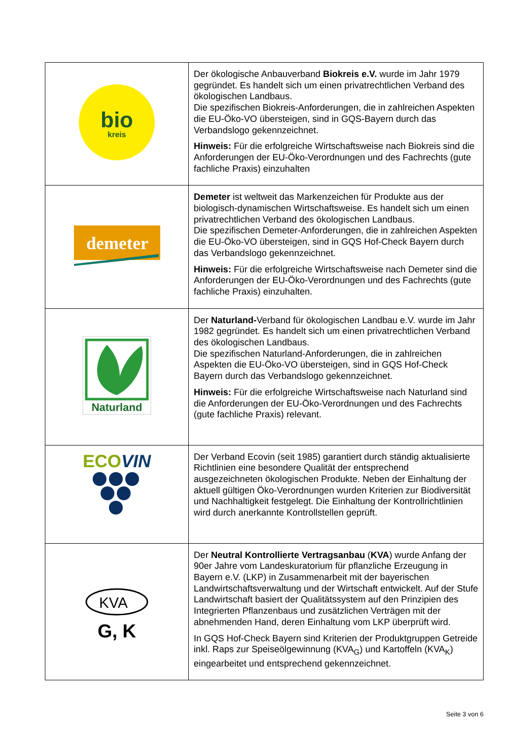| bio kreis | Der ökologische Anbauverband Biokreis e.V. wurde im Jahr 1979 gegründet. Es handelt sich um einen privatrechtlichen Verband des ökologischen Landbaus. Die spezifischen Biokreis-Anforderungen, die in zahlreichen Aspekten die EU-Öko-VO übersteigen, sind in GQS-Bayern durch das Verbandslogo gekennzeichnet. Hinweis: Für die erfolgreiche Wirtschaftsweise nach Biokreis sind die Anforderungen der EU-Öko-Verordnungen und des Fachrechts (gute fachliche Praxis) einzuhalten |
| demeter | Demeter ist weltweit das Markenzeichen für Produkte aus der biologisch-dynamischen Wirtschaftsweise. Es handelt sich um einen privatrechtlichen Verband des ökologischen Landbaus. Die spezifischen Demeter-Anforderungen, die in zahlreichen Aspekten die EU-Öko-VO übersteigen, sind in GQS Hof-Check Bayern durch das Verbandslogo gekennzeichnet. Hinweis: Für die erfolgreiche Wirtschaftsweise nach Demeter sind die Anforderungen der EU-Öko-Verordnungen und des Fachrechts (gute fachliche Praxis) einzuhalten. |
| Naturland | Der Naturland- Verband für ökologischen Landbau e.V. wurde im Jahr 1982 gegründet. Es handelt sich um einen privatrechtlichen Verband des ökologischen Landbaus. Die spezifischen Naturland-Anforderungen, die in zahlreichen Aspekten die EU-Öko-VO übersteigen, sind in GQS Hof-Check Bayern durch das Verbandslogo gekennzeichnet. Hinweis: Für die erfolgreiche Wirtschaftsweise nach Naturland sind die Anforderungen der EU-Öko-Verordnungen und des Fachrechts (gute fachliche Praxis) relevant. |
| ECO VIN | Der Verband Ecovin (seit 1985) garantiert durch ständig aktualisierte Richtlinien eine besondere Qualität der entsprechend ausgezeichneten ökologischen Produkte. Neben der Einhaltung der aktuell gültigen Öko-Verordnungen wurden Kriterien zur Biodiversität und Nachhaltigkeit festgelegt. Die Einhaltung der Kontrollrichtlinien wird durch anerkannte Kontrollstellen geprüft. |
| KVA G, K | Der Neutral Kontrollierte Vertragsanbau ( KVA ) wurde Anfang der 90er Jahre vom Landeskuratorium für pflanzliche Erzeugung in Bayern e.V. (LKP) in Zusammenarbeit mit der bayerischen Landwirtschaftsverwaltung und der Wirtschaft entwickelt. Auf der Stufe Landwirtschaft basiert der Qualitätssystem auf den Prinzipien des Integrierten Pflanzenbaus und zusätzlichen Verträgen mit der abnehmenden Hand, deren Einhaltung vom LKP überprüft wird. In GQS Hof-Check Bayern sind Kriterien der Produktgruppen Getreide inkl. Raps zur Speiseölgewinnung (KVA<sub>G</sub>) und Kartoffeln (KVA<sub>K</sub>) eingearbeitet und entsprechend gekennzeichnet. |
Seite 3 von 6